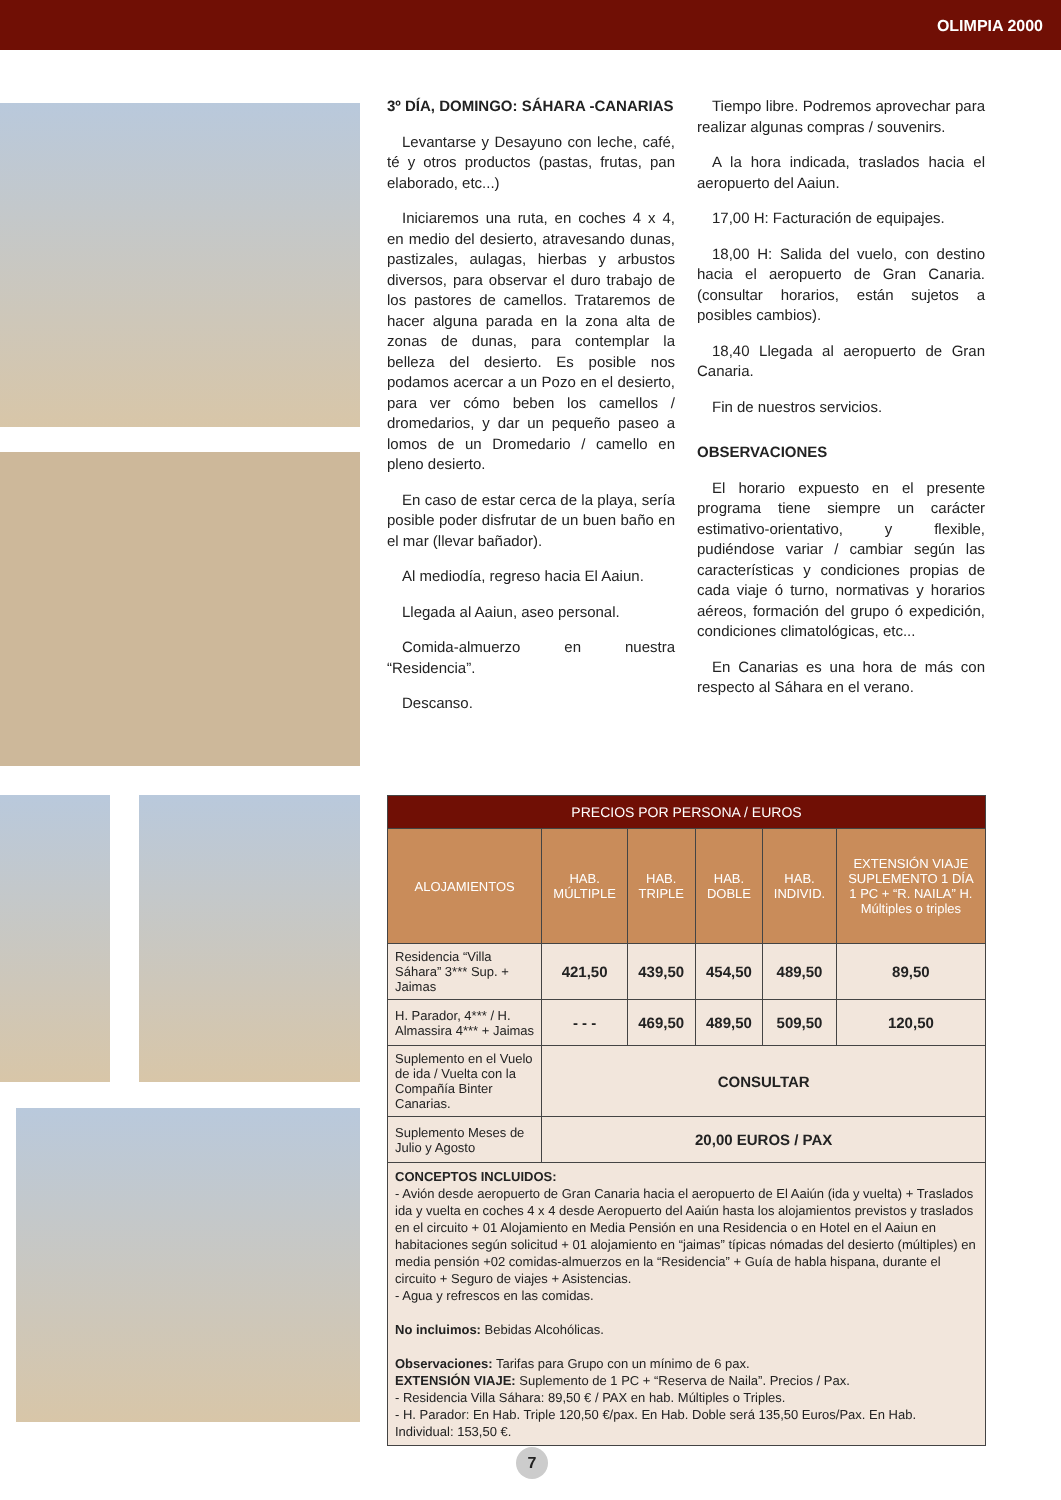OLIMPIA 2000
3º DÍA, DOMINGO: SÁHARA -CANARIAS
Levantarse y Desayuno con leche, café, té y otros productos (pastas, frutas, pan elaborado, etc...)
Iniciaremos una ruta, en coches 4 x 4, en medio del desierto, atravesando dunas, pastizales, aulagas, hierbas y arbustos diversos, para observar el duro trabajo de los pastores de camellos. Trataremos de hacer alguna parada en la zona alta de zonas de dunas, para contemplar la belleza del desierto. Es posible nos podamos acercar a un Pozo en el desierto, para ver cómo beben los camellos / dromedarios, y dar un pequeño paseo a lomos de un Dromedario / camello en pleno desierto.
En caso de estar cerca de la playa, sería posible poder disfrutar de un buen baño en el mar (llevar bañador).
Al mediodía, regreso hacia El Aaiun.
Llegada al Aaiun, aseo personal.
Comida-almuerzo en nuestra “Residencia”.
Descanso.
Tiempo libre. Podremos aprovechar para realizar algunas compras / souvenirs.
A la hora indicada, traslados hacia el aeropuerto del Aaiun.
17,00 H: Facturación de equipajes.
18,00 H: Salida del vuelo, con destino hacia el aeropuerto de Gran Canaria. (consultar horarios, están sujetos a posibles cambios).
18,40 Llegada al aeropuerto de Gran Canaria.
Fin de nuestros servicios.
OBSERVACIONES
El horario expuesto en el presente programa tiene siempre un carácter estimativo-orientativo, y flexible, pudiéndose variar / cambiar según las características y condiciones propias de cada viaje ó turno, normativas y horarios aéreos, formación del grupo ó expedición, condiciones climatológicas, etc...
En Canarias es una hora de más con respecto al Sáhara en el verano.
| PRECIOS POR PERSONA / EUROS | | | | | |
| ALOJAMIENTOS | HAB. MÚLTIPLE | HAB. TRIPLE | HAB. DOBLE | HAB. INDIVID. | EXTENSIÓN VIAJE SUPLEMENTO 1 DÍA 1 PC + “R. NAILA” H. Múltiples o triples |
| Residencia “Villa Sáhara” 3*** Sup. + Jaimas | 421,50 | 439,50 | 454,50 | 489,50 | 89,50 |
| H. Parador, 4*** / H. Almassira 4*** + Jaimas | - - - | 469,50 | 489,50 | 509,50 | 120,50 |
| Suplemento en el Vuelo de ida / Vuelta con la Compañía Binter Canarias. | CONSULTAR | | | | |
| Suplemento Meses de Julio y Agosto | 20,00 EUROS / PAX | | | | |
| CONCEPTOS INCLUIDOS: - Avión desde aeropuerto de Gran Canaria hacia el aeropuerto de El Aaiún (ida y vuelta) + Traslados ida y vuelta en coches 4 x 4 desde Aeropuerto del Aaiún hasta los alojamientos previstos y traslados en el circuito + 01 Alojamiento en Media Pensión en una Residencia o en Hotel en el Aaiun en habitaciones según solicitud + 01 alojamiento en “jaimas” típicas nómadas del desierto (múltiples) en media pensión +02 comidas-almuerzos en la “Residencia” + Guía de habla hispana, durante el circuito + Seguro de viajes + Asistencias. - Agua y refrescos en las comidas. No incluimos: Bebidas Alcohólicas. Observaciones: Tarifas para Grupo con un mínimo de 6 pax. EXTENSIÓN VIAJE: Suplemento de 1 PC + “Reserva de Naila”. Precios / Pax. - Residencia Villa Sáhara: 89,50 € / PAX en hab. Múltiples o Triples. - H. Parador: En Hab. Triple 120,50 €/pax. En Hab. Doble será 135,50 Euros/Pax. En Hab. Individual: 153,50 €. | | | | | |
7